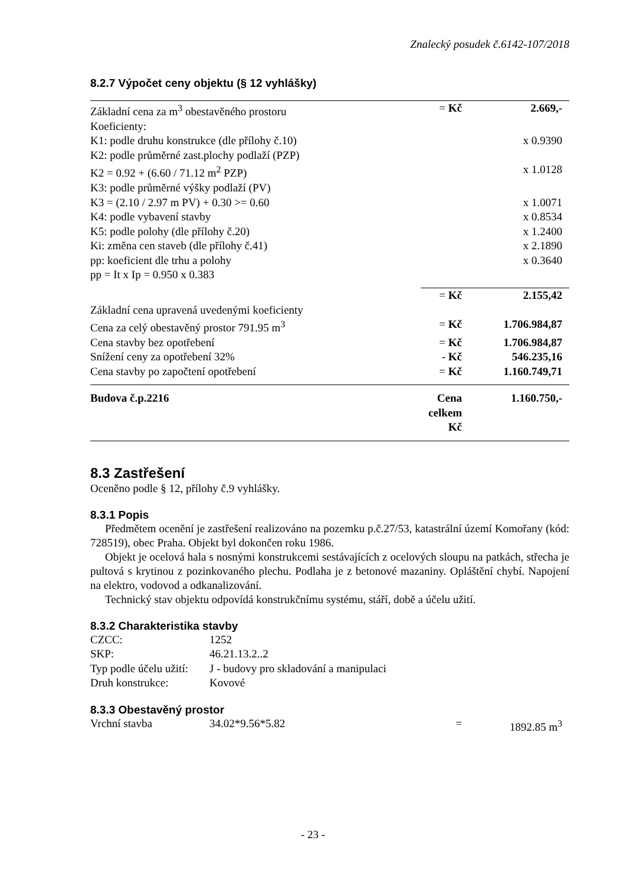Znalecký posudek č.6142-107/2018
8.2.7 Výpočet ceny objektu (§ 12 vyhlášky)
| Základní cena za m<sup>3</sup> obestavěného prostoru | = Kč | 2.669,- |
| Koeficienty: | | |
| K1: podle druhu konstrukce (dle přílohy č.10) | | x 0.9390 |
| K2: podle průměrné zast.plochy podlaží (PZP) | | |
| K2 = 0.92 + (6.60 / 71.12 m<sup>2</sup> PZP) | | x 1.0128 |
| K3: podle průměrné výšky podlaží (PV) | | |
| K3 = (2.10 / 2.97 m PV) + 0.30 >= 0.60 | | x 1.0071 |
| K4: podle vybavení stavby | | x 0.8534 |
| K5: podle polohy (dle přílohy č.20) | | x 1.2400 |
| Ki: změna cen staveb (dle přílohy č.41) | | x 2.1890 |
| pp: koeficient dle trhu a polohy | | x 0.3640 |
| pp = It x Ip = 0.950 x 0.383 | | |
| | = Kč | 2.155,42 |
| Základní cena upravená uvedenými koeficienty | | |
| Cena za celý obestavěný prostor 791.95 m<sup>3</sup> | = Kč | 1.706.984,87 |
| Cena stavby bez opotřebení | = Kč | 1.706.984,87 |
| Snížení ceny za opotřebení 32% | - Kč | 546.235,16 |
| Cena stavby po započtení opotřebení | = Kč | 1.160.749,71 |
| Budova č.p.2216 | Cena celkem Kč | 1.160.750,- |
8.3 Zastřešení
Oceněno podle § 12, přílohy č.9 vyhlášky.
8.3.1 Popis
Předmětem ocenění je zastřešení realizováno na pozemku p.č.27/53, katastrální území Komořany (kód: 728519), obec Praha. Objekt byl dokončen roku 1986.
Objekt je ocelová hala s nosnými konstrukcemi sestávajících z ocelových sloupu na patkách, střecha je pultová s krytinou z pozinkovaného plechu. Podlaha je z betonové mazaniny. Opláštění chybí. Napojení na elektro, vodovod a odkanalizování.
Technický stav objektu odpovídá konstrukčnímu systému, stáří, době a účelu užití.
8.3.2 Charakteristika stavby
| CZCC: | 1252 |
| SKP: | 46.21.13.2..2 |
| Typ podle účelu užití: | J - budovy pro skladování a manipulaci |
| Druh konstrukce: | Kovové |
8.3.3 Obestavěný prostor
| Vrchní stavba | 34.02*9.56*5.82 | = | 1892.85 m<sup>3</sup> |
- 23 -